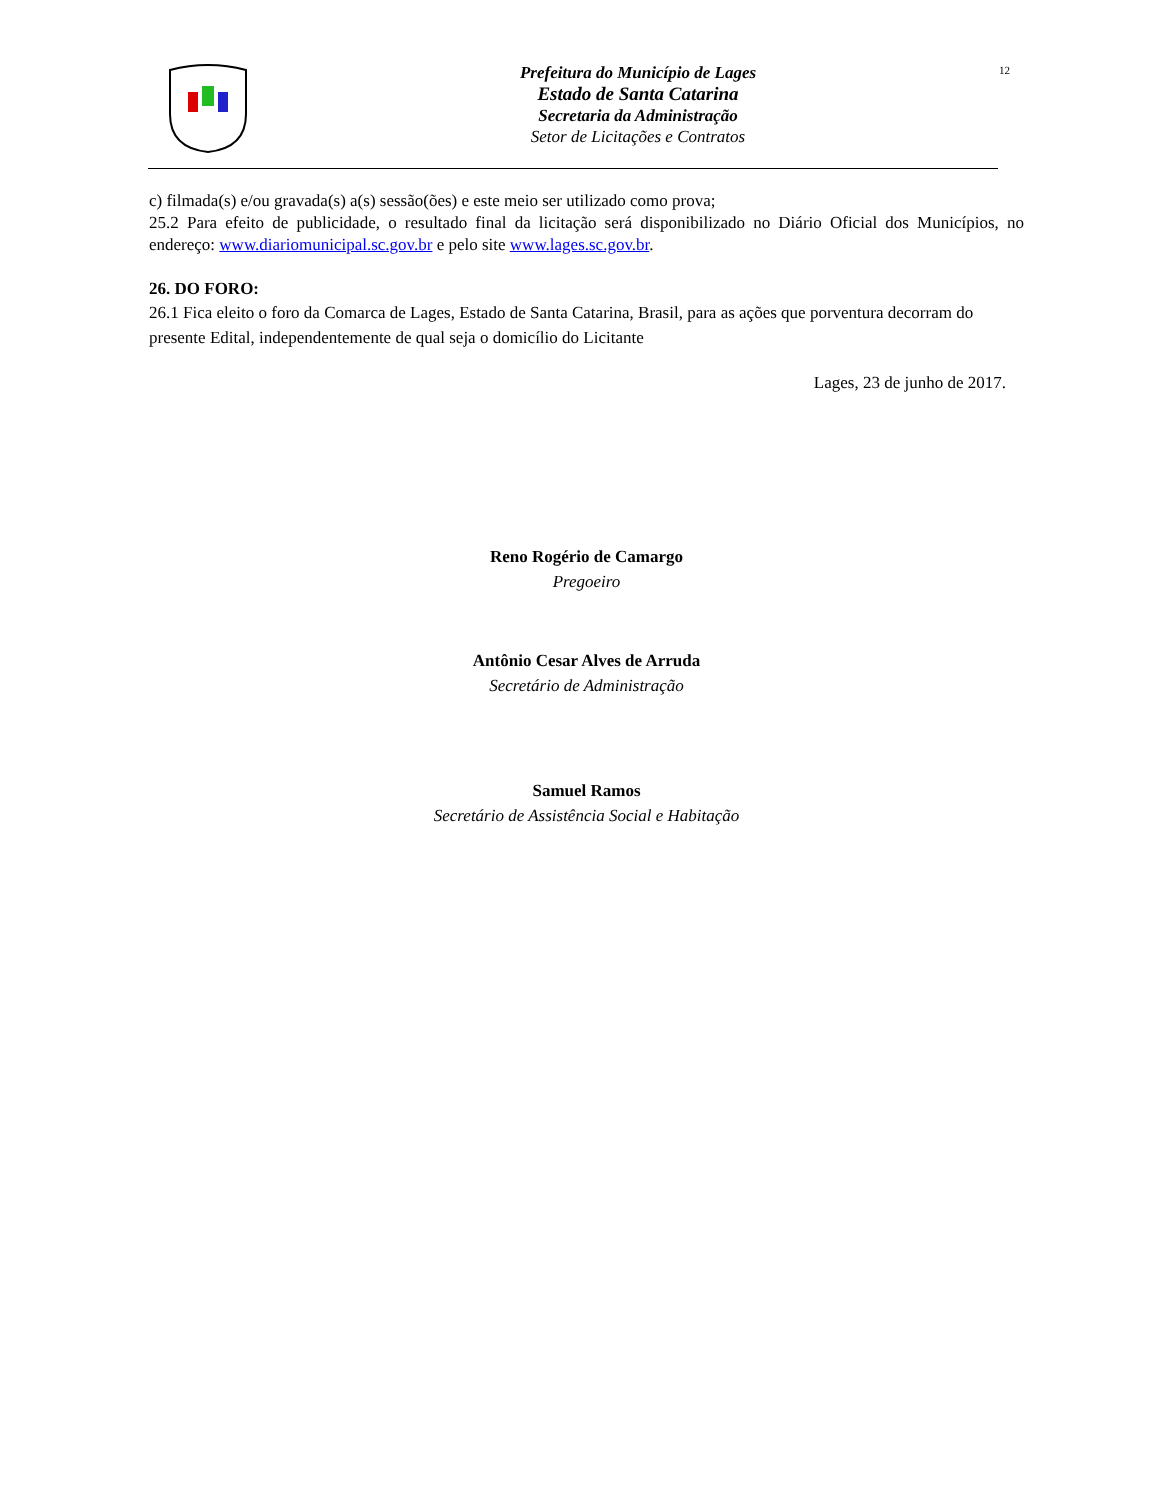Prefeitura do Município de Lages
Estado de Santa Catarina
Secretaria da Administração
Setor de Licitações e Contratos
12
c) filmada(s) e/ou gravada(s) a(s) sessão(ões) e este meio ser utilizado como prova;
25.2 Para efeito de publicidade, o resultado final da licitação será disponibilizado no Diário Oficial dos Municípios, no endereço: www.diariomunicipal.sc.gov.br e pelo site www.lages.sc.gov.br.
26. DO FORO:
26.1 Fica eleito o foro da Comarca de Lages, Estado de Santa Catarina, Brasil, para as ações que porventura decorram do presente Edital, independentemente de qual seja o domicílio do Licitante
Lages, 23 de junho de 2017.
Reno Rogério de Camargo
Pregoeiro
Antônio Cesar Alves de Arruda
Secretário de Administração
Samuel Ramos
Secretário de Assistência Social e Habitação